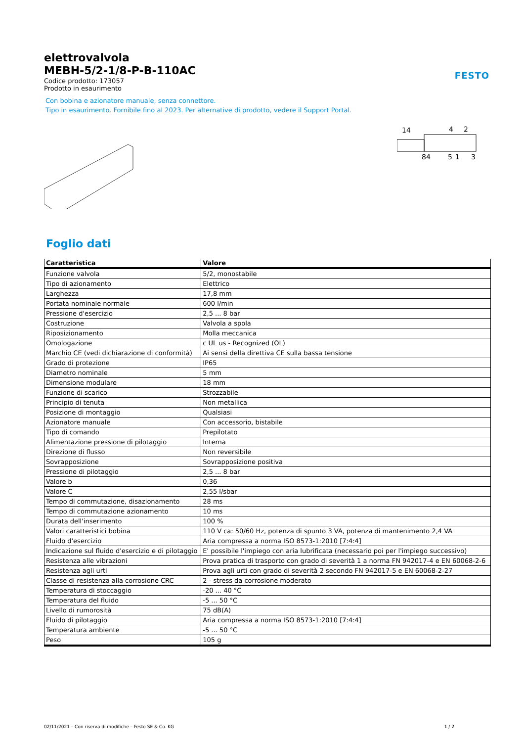FESTO
elettrovalvola
MEBH-5/2-1/8-P-B-110AC
Codice prodotto: 173057
Prodotto in esaurimento
Con bobina e azionatore manuale, senza connettore.
Tipo in esaurimento. Fornibile fino al 2023. Per alternative di prodotto, vedere il Support Portal.
14
4
2
84
5
1
3
Foglio dati
| Caratteristica | Valore |
| --- | --- |
| Funzione valvola | 5/2, monostabile |
| Tipo di azionamento | Elettrico |
| Larghezza | 17,8 mm |
| Portata nominale normale | 600 l/min |
| Pressione d'esercizio | 2,5 ... 8 bar |
| Costruzione | Valvola a spola |
| Riposizionamento | Molla meccanica |
| Omologazione | c UL us - Recognized (OL) |
| Marchio CE (vedi dichiarazione di conformità) | Ai sensi della direttiva CE sulla bassa tensione |
| Grado di protezione | IP65 |
| Diametro nominale | 5 mm |
| Dimensione modulare | 18 mm |
| Funzione di scarico | Strozzabile |
| Principio di tenuta | Non metallica |
| Posizione di montaggio | Qualsiasi |
| Azionatore manuale | Con accessorio, bistabile |
| Tipo di comando | Prepilotato |
| Alimentazione pressione di pilotaggio | Interna |
| Direzione di flusso | Non reversibile |
| Sovrapposizione | Sovrapposizione positiva |
| Pressione di pilotaggio | 2,5 ... 8 bar |
| Valore b | 0,36 |
| Valore C | 2,55 l/sbar |
| Tempo di commutazione, disazionamento | 28 ms |
| Tempo di commutazione azionamento | 10 ms |
| Durata dell'inserimento | 100 % |
| Valori caratteristici bobina | 110 V ca: 50/60 Hz, potenza di spunto 3 VA, potenza di mantenimento 2,4 VA |
| Fluido d'esercizio | Aria compressa a norma ISO 8573-1:2010 [7:4:4] |
| Indicazione sul fluido d'esercizio e di pilotaggio | E' possibile l'impiego con aria lubrificata (necessario poi per l'impiego successivo) |
| Resistenza alle vibrazioni | Prova pratica di trasporto con grado di severità 1 a norma FN 942017-4 e EN 60068-2-6 |
| Resistenza agli urti | Prova agli urti con grado di severità 2 secondo FN 942017-5 e EN 60068-2-27 |
| Classe di resistenza alla corrosione CRC | 2 - stress da corrosione moderato |
| Temperatura di stoccaggio | -20 ... 40 °C |
| Temperatura del fluido | -5 ... 50 °C |
| Livello di rumorosità | 75 dB(A) |
| Fluido di pilotaggio | Aria compressa a norma ISO 8573-1:2010 [7:4:4] |
| Temperatura ambiente | -5 ... 50 °C |
| Peso | 105 g |
02/11/2021 – Con riserva di modifiche – Festo SE & Co. KG 1 / 2